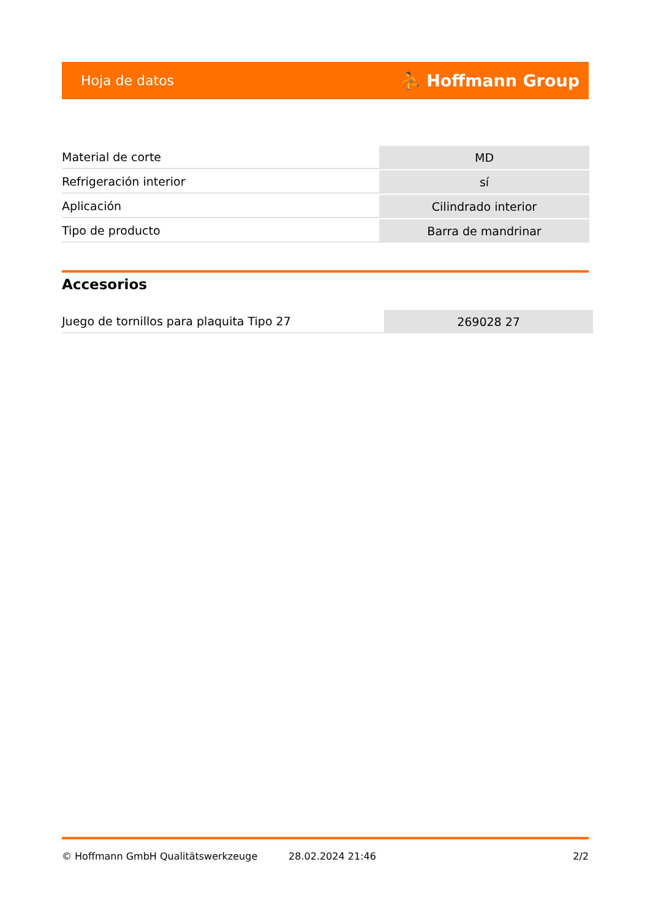Hoja de datos ⛹ Hoffmann Group
| Material de corte | MD |
| Refrigeración interior | sí |
| Aplicación | Cilindrado interior |
| Tipo de producto | Barra de mandrinar |
Accesorios
| Juego de tornillos para plaquita Tipo 27 | 269028 27 |
© Hoffmann GmbH Qualitätswerkzeuge 28.02.2024 21:46 2/2